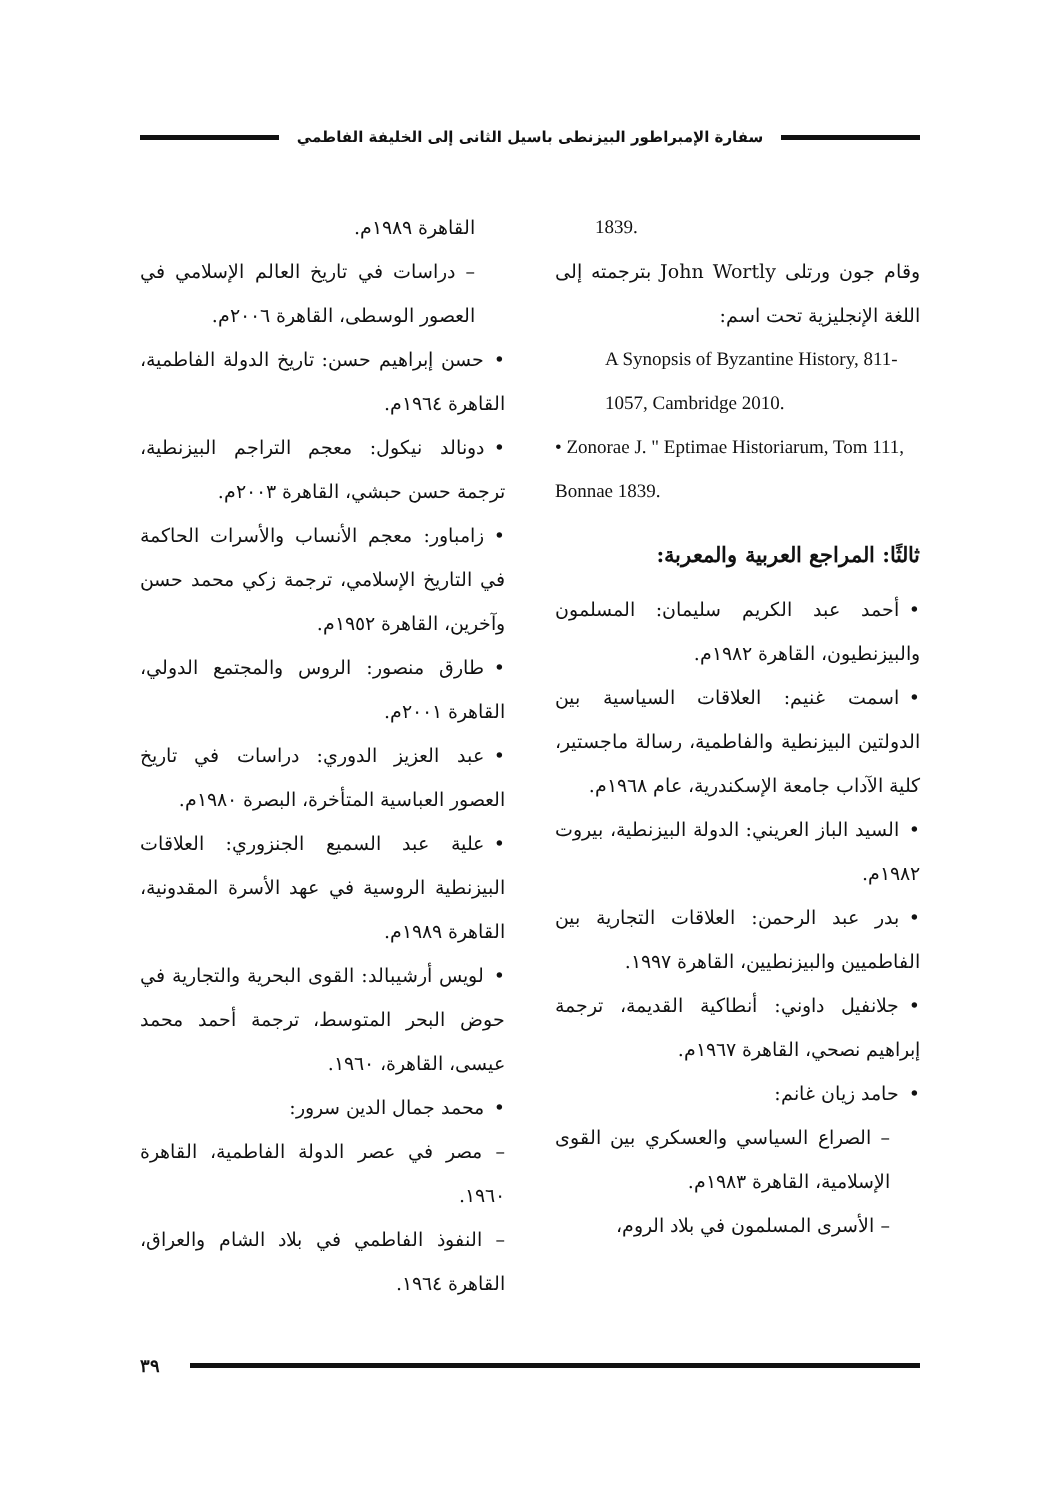سفارة الإمبراطور البيزنطى باسيل الثانى إلى الخليفة الفاطمي
1839.
وقام جون ورتلى John Wortly بترجمته إلى اللغة الإنجليزية تحت اسم:
A Synopsis of Byzantine History, 811-1057, Cambridge 2010.
• Zonorae J. " Eptimae Historiarum, Tom 111, Bonnae 1839.
ثالثًا: المراجع العربية والمعربة:
•أحمد عبد الكريم سليمان: المسلمون والبيزنطيون، القاهرة ١٩٨٢م.
•اسمت غنيم: العلاقات السياسية بين الدولتين البيزنطية والفاطمية، رسالة ماجستير، كلية الآداب جامعة الإسكندرية، عام ١٩٦٨م.
•السيد الباز العريني: الدولة البيزنطية، بيروت ١٩٨٢م.
•بدر عبد الرحمن: العلاقات التجارية بين الفاطميين والبيزنطيين، القاهرة ١٩٩٧.
•جلانفيل داوني: أنطاكية القديمة، ترجمة إبراهيم نصحي، القاهرة ١٩٦٧م.
•حامد زيان غانم:
– الصراع السياسي والعسكري بين القوى الإسلامية، القاهرة ١٩٨٣م.
– الأسرى المسلمون في بلاد الروم،
القاهرة ١٩٨٩م.
– دراسات في تاريخ العالم الإسلامي في العصور الوسطى، القاهرة ٢٠٠٦م.
•حسن إبراهيم حسن: تاريخ الدولة الفاطمية، القاهرة ١٩٦٤م.
•دونالد نيكول: معجم التراجم البيزنطية، ترجمة حسن حبشي، القاهرة ٢٠٠٣م.
•زامباور: معجم الأنساب والأسرات الحاكمة في التاريخ الإسلامي، ترجمة زكي محمد حسن وآخرين، القاهرة ١٩٥٢م.
•طارق منصور: الروس والمجتمع الدولي، القاهرة ٢٠٠١م.
•عبد العزيز الدوري: دراسات في تاريخ العصور العباسية المتأخرة، البصرة ١٩٨٠م.
•علية عبد السميع الجنزوري: العلاقات البيزنطية الروسية في عهد الأسرة المقدونية، القاهرة ١٩٨٩م.
•لويس أرشيبالد: القوى البحرية والتجارية في حوض البحر المتوسط، ترجمة أحمد محمد عيسى، القاهرة، ١٩٦٠.
•محمد جمال الدين سرور:
– مصر في عصر الدولة الفاطمية، القاهرة ١٩٦٠.
– النفوذ الفاطمي في بلاد الشام والعراق، القاهرة ١٩٦٤.
٣٩